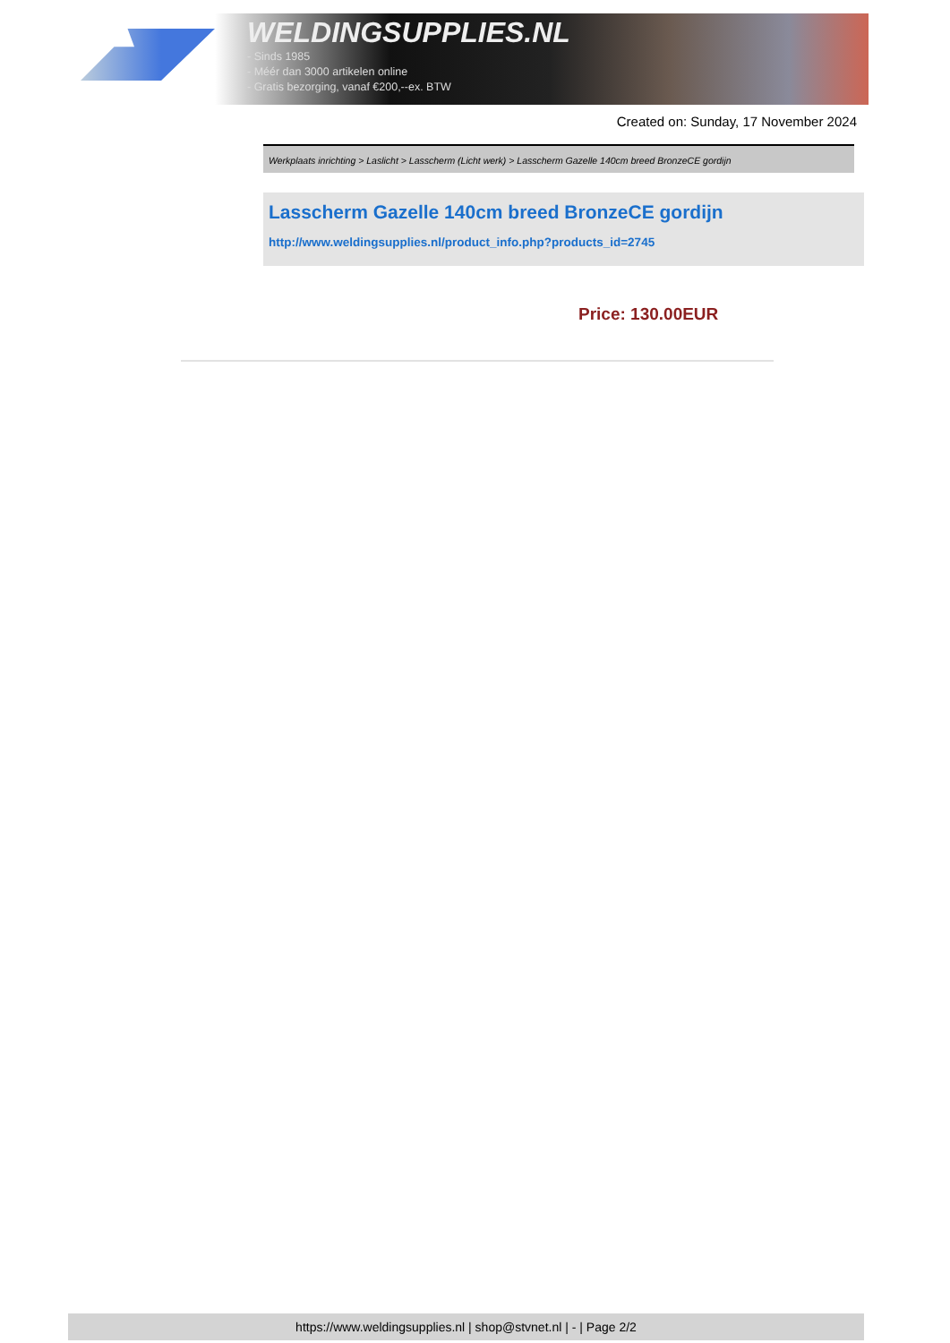WELDINGSUPPLIES.NL
- Sinds 1985
- Méér dan 3000 artikelen online
- Gratis bezorging, vanaf €200,--ex. BTW
Created on: Sunday, 17 November 2024
Werkplaats inrichting > Laslicht > Lasscherm (Licht werk) > Lasscherm Gazelle 140cm breed BronzeCE gordijn
Lasscherm Gazelle 140cm breed BronzeCE gordijn
http://www.weldingsupplies.nl/product_info.php?products_id=2745
Price: 130.00EUR
https://www.weldingsupplies.nl | shop@stvnet.nl | - | Page 2/2